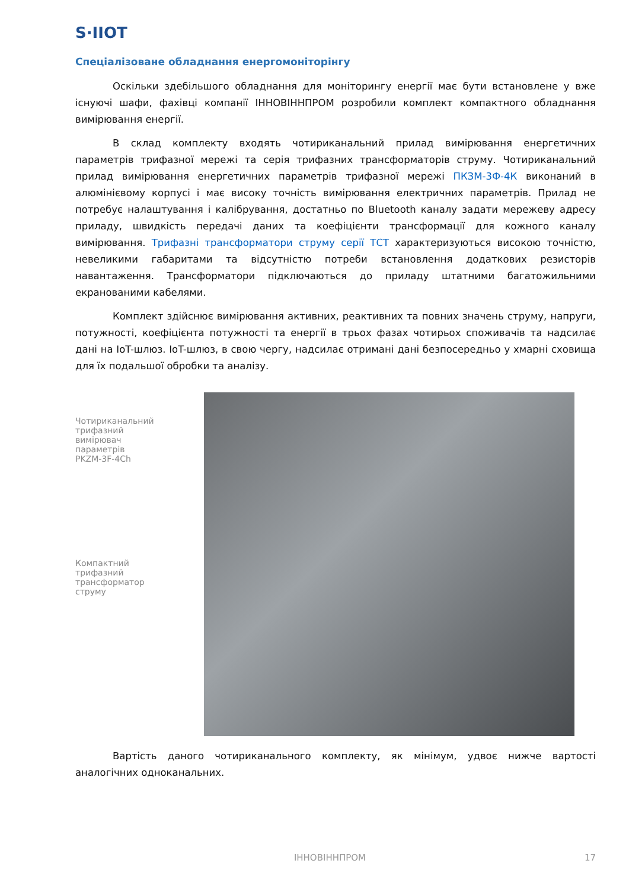S·IIOT
Спеціалізоване обладнання енергомоніторінгу
Оскільки здебільшого обладнання для моніторингу енергії має бути встановлене у вже існуючі шафи, фахівці компанії ІННОВІННПРОМ розробили комплект компактного обладнання вимірювання енергії.
В склад комплекту входять чотириканальний прилад вимірювання енергетичних параметрів трифазної мережі та серія трифазних трансформаторів струму. Чотириканальний прилад вимірювання енергетичних параметрів трифазної мережі ПКЗМ-3Ф-4К виконаний в алюмінієвому корпусі і має високу точність вимірювання електричних параметрів. Прилад не потребує налаштування і калібрування, достатньо по Bluetooth каналу задати мережеву адресу приладу, швидкість передачі даних та коефіцієнти трансформації для кожного каналу вимірювання. Трифазні трансформатори струму серії ТСТ характеризуються високою точністю, невеликими габаритами та відсутністю потреби встановлення додаткових резисторів навантаження. Трансформатори підключаються до приладу штатними багатожильними екранованими кабелями.
Комплект здійснює вимірювання активних, реактивних та повних значень струму, напруги, потужності, коефіцієнта потужності та енергії в трьох фазах чотирьох споживачів та надсилає дані на IoT-шлюз. IoT-шлюз, в свою чергу, надсилає отримані дані безпосередньо у хмарні сховища для їх подальшої обробки та аналізу.
Чотириканальний
трифазний
вимірювач
параметрів
PKZM-3F-4Ch
Компактний
трифазний
трансформатор
струму
Вартість даного чотириканального комплекту, як мінімум, удвоє нижче вартості аналогічних одноканальних.
ІННОВІННПРОМ 17